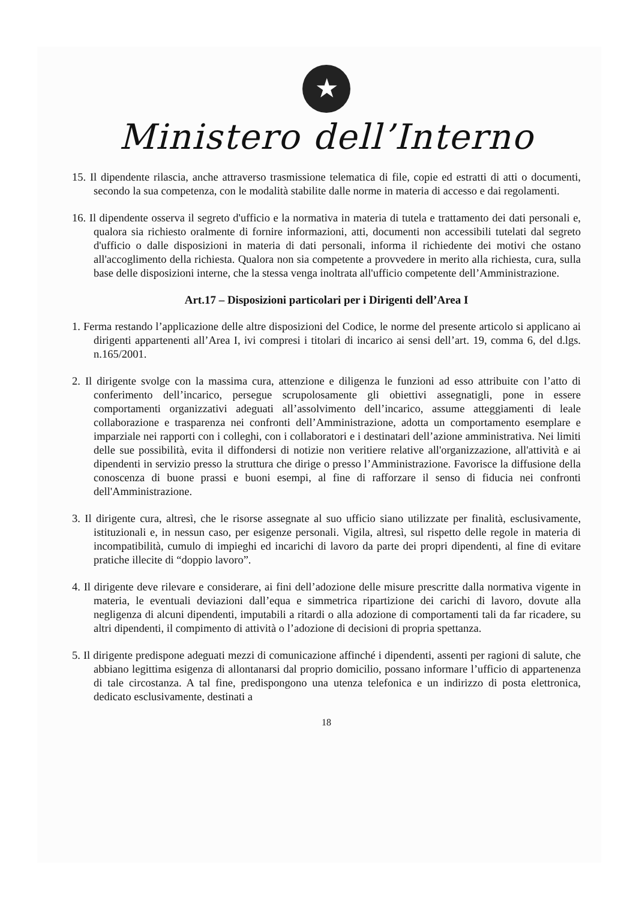★
Ministero dell’Interno
15. Il dipendente rilascia, anche attraverso trasmissione telematica di file, copie ed estratti di atti o documenti, secondo la sua competenza, con le modalità stabilite dalle norme in materia di accesso e dai regolamenti.
16. Il dipendente osserva il segreto d'ufficio e la normativa in materia di tutela e trattamento dei dati personali e, qualora sia richiesto oralmente di fornire informazioni, atti, documenti non accessibili tutelati dal segreto d'ufficio o dalle disposizioni in materia di dati personali, informa il richiedente dei motivi che ostano all'accoglimento della richiesta. Qualora non sia competente a provvedere in merito alla richiesta, cura, sulla base delle disposizioni interne, che la stessa venga inoltrata all'ufficio competente dell’Amministrazione.
Art.17 – Disposizioni particolari per i Dirigenti dell’Area I
1. Ferma restando l’applicazione delle altre disposizioni del Codice, le norme del presente articolo si applicano ai dirigenti appartenenti all’Area I, ivi compresi i titolari di incarico ai sensi dell’art. 19, comma 6, del d.lgs. n.165/2001.
2. Il dirigente svolge con la massima cura, attenzione e diligenza le funzioni ad esso attribuite con l’atto di conferimento dell’incarico, persegue scrupolosamente gli obiettivi assegnatigli, pone in essere comportamenti organizzativi adeguati all’assolvimento dell’incarico, assume atteggiamenti di leale collaborazione e trasparenza nei confronti dell’Amministrazione, adotta un comportamento esemplare e imparziale nei rapporti con i colleghi, con i collaboratori e i destinatari dell’azione amministrativa. Nei limiti delle sue possibilità, evita il diffondersi di notizie non veritiere relative all'organizzazione, all'attività e ai dipendenti in servizio presso la struttura che dirige o presso l’Amministrazione. Favorisce la diffusione della conoscenza di buone prassi e buoni esempi, al fine di rafforzare il senso di fiducia nei confronti dell'Amministrazione.
3. Il dirigente cura, altresì, che le risorse assegnate al suo ufficio siano utilizzate per finalità, esclusivamente, istituzionali e, in nessun caso, per esigenze personali. Vigila, altresì, sul rispetto delle regole in materia di incompatibilità, cumulo di impieghi ed incarichi di lavoro da parte dei propri dipendenti, al fine di evitare pratiche illecite di “doppio lavoro”.
4. Il dirigente deve rilevare e considerare, ai fini dell’adozione delle misure prescritte dalla normativa vigente in materia, le eventuali deviazioni dall’equa e simmetrica ripartizione dei carichi di lavoro, dovute alla negligenza di alcuni dipendenti, imputabili a ritardi o alla adozione di comportamenti tali da far ricadere, su altri dipendenti, il compimento di attività o l’adozione di decisioni di propria spettanza.
5. Il dirigente predispone adeguati mezzi di comunicazione affinché i dipendenti, assenti per ragioni di salute, che abbiano legittima esigenza di allontanarsi dal proprio domicilio, possano informare l’ufficio di appartenenza di tale circostanza. A tal fine, predispongono una utenza telefonica e un indirizzo di posta elettronica, dedicato esclusivamente, destinati a
18